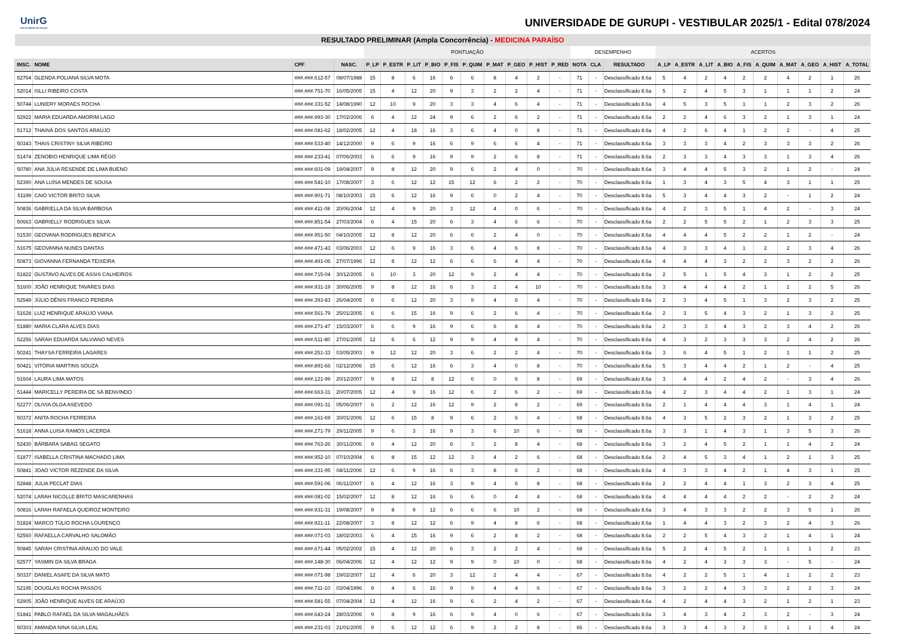UnirG
Universidade de Gurupi
UNIVERSIDADE DE GURUPI - VESTIBULAR 2025/1 - Edital 078/2024
| RESULTADO PRELIMINAR (Ampla Concorrência) - MEDICINA PARAÍSO | | | | | | | | | | | | | | | | | | | | | | | | | | |
| --- | --- | --- | --- | --- | --- | --- | --- | --- | --- | --- | --- | --- | --- | --- | --- | --- | --- | --- | --- | --- | --- | --- | --- | --- | --- | --- |
| | | | | PONTUAÇÃO | | | | | | | | | | DESEMPENHO | | | ACERTOS | | | | | | | | | |
| INSC. | NOME | CPF | NASC. | P_LP | P_ESTR | P_LIT | P_BIO | P_FIS | P_QUIM | P_MAT | P_GEO | P_HIST | P_RED | NOTA | CLA | RESULTADO | A_LP | A_ESTR | A_LIT | A_BIO | A_FIS | A_QUIM | A_MAT | A_GEO | A_HIST | A_TOTAL |
| 52764 | GLENDA POLIANA SILVA MOTA | ###.###.612-57 | 08/07/1988 | 15 | 8 | 6 | 16 | 6 | 6 | 8 | 4 | 2 | - | 71 | - | Desclassificado 8.6a | 5 | 4 | 2 | 4 | 2 | 2 | 4 | 2 | 1 | 26 |
| 52014 | ISLLI RIBEIRO COSTA | ###.###.751-70 | 16/05/2005 | 15 | 4 | 12 | 20 | 9 | 3 | 2 | 2 | 4 | - | 71 | - | Desclassificado 8.6a | 5 | 2 | 4 | 5 | 3 | 1 | 1 | 1 | 2 | 24 |
| 50744 | LUNIERY MORAES ROCHA | ###.###.331-52 | 14/08/1990 | 12 | 10 | 9 | 20 | 3 | 3 | 4 | 6 | 4 | - | 71 | - | Desclassificado 8.6a | 4 | 5 | 3 | 5 | 1 | 1 | 2 | 3 | 2 | 26 |
| 52922 | MARIA EDUARDA AMORIM LAGO | ###.###.993-30 | 17/02/2006 | 6 | 4 | 12 | 24 | 9 | 6 | 2 | 6 | 2 | - | 71 | - | Desclassificado 8.6a | 2 | 2 | 4 | 6 | 3 | 2 | 1 | 3 | 1 | 24 |
| 51712 | THAINÁ DOS SANTOS ARAÚJO | ###.###.081-62 | 18/02/2005 | 12 | 4 | 18 | 16 | 3 | 6 | 4 | 0 | 8 | - | 71 | - | Desclassificado 8.6a | 4 | 2 | 6 | 4 | 1 | 2 | 2 | - | 4 | 25 |
| 50343 | THAIS CRISTINY SILVA RIBEIRO | ###.###.533-40 | 14/12/2000 | 9 | 6 | 9 | 16 | 6 | 9 | 6 | 6 | 4 | - | 71 | - | Desclassificado 8.6a | 3 | 3 | 3 | 4 | 2 | 3 | 3 | 3 | 2 | 26 |
| 51474 | ZENOBIO HENRIQUE LIMA RÊGO | ###.###.233-41 | 07/06/2003 | 6 | 6 | 9 | 16 | 9 | 9 | 2 | 6 | 8 | - | 71 | - | Desclassificado 8.6a | 2 | 3 | 3 | 4 | 3 | 3 | 1 | 3 | 4 | 26 |
| 50780 | ANA JÚLIA RESENDE DE LIMA BUENO | ###.###.601-09 | 19/04/2007 | 9 | 8 | 12 | 20 | 9 | 6 | 2 | 4 | 0 | - | 70 | - | Desclassificado 8.6a | 3 | 4 | 4 | 5 | 3 | 2 | 1 | 2 | - | 24 |
| 52390 | ANA LUÍSA MENDES DE SOUSA | ###.###.541-10 | 17/08/2007 | 3 | 6 | 12 | 12 | 15 | 12 | 6 | 2 | 2 | - | 70 | - | Desclassificado 8.6a | 1 | 3 | 4 | 3 | 5 | 4 | 3 | 1 | 1 | 25 |
| 51199 | CAIO VICTOR BRITO SILVA | ###.###.901-71 | 08/10/2003 | 15 | 6 | 12 | 16 | 9 | 6 | 0 | 2 | 4 | - | 70 | - | Desclassificado 8.6a | 5 | 3 | 4 | 4 | 3 | 2 | - | 1 | 2 | 24 |
| 50836 | GABRIELLA DA SILVA BARBOSA | ###.###.411-08 | 20/06/2004 | 12 | 4 | 9 | 20 | 3 | 12 | 4 | 0 | 6 | - | 70 | - | Desclassificado 8.6a | 4 | 2 | 3 | 5 | 1 | 4 | 2 | - | 3 | 24 |
| 50663 | GABRIELLY RODRIGUES SILVA | ###.###.851-54 | 27/03/2004 | 6 | 4 | 15 | 20 | 6 | 3 | 4 | 6 | 6 | - | 70 | - | Desclassificado 8.6a | 2 | 2 | 5 | 5 | 2 | 1 | 2 | 3 | 3 | 25 |
| 51530 | GEOVANA RODRIGUES BENFICA | ###.###.951-50 | 04/10/2005 | 12 | 8 | 12 | 20 | 6 | 6 | 2 | 4 | 0 | - | 70 | - | Desclassificado 8.6a | 4 | 4 | 4 | 5 | 2 | 2 | 1 | 2 | - | 24 |
| 51675 | GEOVANNA NUNES DANTAS | ###.###.471-43 | 03/06/2003 | 12 | 6 | 9 | 16 | 3 | 6 | 4 | 6 | 8 | - | 70 | - | Desclassificado 8.6a | 4 | 3 | 3 | 4 | 1 | 2 | 2 | 3 | 4 | 26 |
| 50873 | GIOVANNA FERNANDA TEIXEIRA | ###.###.491-06 | 27/07/1996 | 12 | 8 | 12 | 12 | 6 | 6 | 6 | 4 | 4 | - | 70 | - | Desclassificado 8.6a | 4 | 4 | 4 | 3 | 2 | 2 | 3 | 2 | 2 | 26 |
| 51822 | GUSTAVO ALVES DE ASSIS CALHEIROS | ###.###.715-04 | 30/12/2005 | 6 | 10 | 3 | 20 | 12 | 9 | 2 | 4 | 4 | - | 70 | - | Desclassificado 8.6a | 2 | 5 | 1 | 5 | 4 | 3 | 1 | 2 | 2 | 25 |
| 51600 | JOÃO HENRIQUE TAVARES DIAS | ###.###.931-19 | 30/06/2005 | 9 | 8 | 12 | 16 | 6 | 3 | 2 | 4 | 10 | - | 70 | - | Desclassificado 8.6a | 3 | 4 | 4 | 4 | 2 | 1 | 1 | 2 | 5 | 26 |
| 52549 | JÚLIO DÊNIS FRANCO PEREIRA | ###.###.393-83 | 26/04/2005 | 6 | 6 | 12 | 20 | 3 | 9 | 4 | 6 | 4 | - | 70 | - | Desclassificado 8.6a | 2 | 3 | 4 | 5 | 1 | 3 | 2 | 3 | 2 | 25 |
| 51628 | LUIZ HENRIQUE ARAÚJO VIANA | ###.###.561-79 | 25/01/2005 | 6 | 6 | 15 | 16 | 9 | 6 | 2 | 6 | 4 | - | 70 | - | Desclassificado 8.6a | 2 | 3 | 5 | 4 | 3 | 2 | 1 | 3 | 2 | 25 |
| 51880 | MARIA CLARA ALVES DIAS | ###.###.271-47 | 15/03/2007 | 6 | 6 | 9 | 16 | 9 | 6 | 6 | 8 | 4 | - | 70 | - | Desclassificado 8.6a | 2 | 3 | 3 | 4 | 3 | 2 | 3 | 4 | 2 | 26 |
| 52256 | SARAH EDUARDA SALVIANO NEVES | ###.###.511-80 | 27/01/2005 | 12 | 6 | 6 | 12 | 9 | 9 | 4 | 8 | 4 | - | 70 | - | Desclassificado 8.6a | 4 | 3 | 2 | 3 | 3 | 3 | 2 | 4 | 2 | 26 |
| 50241 | THAYSA FERREIRA LAGARES | ###.###.251-33 | 03/05/2003 | 9 | 12 | 12 | 20 | 3 | 6 | 2 | 2 | 4 | - | 70 | - | Desclassificado 8.6a | 3 | 6 | 4 | 5 | 1 | 2 | 1 | 1 | 2 | 25 |
| 50421 | VITÓRIA MARTINS SOUZA | ###.###.891-66 | 02/12/2006 | 15 | 6 | 12 | 16 | 6 | 3 | 4 | 0 | 8 | - | 70 | - | Desclassificado 8.6a | 5 | 3 | 4 | 4 | 2 | 1 | 2 | - | 4 | 25 |
| 51604 | LAURA LIMA MATOS | ###.###.121-99 | 20/12/2007 | 9 | 8 | 12 | 8 | 12 | 6 | 0 | 6 | 8 | - | 69 | - | Desclassificado 8.6a | 3 | 4 | 4 | 2 | 4 | 2 | - | 3 | 4 | 26 |
| 51444 | MARICELLY PEREIRA DE SÁ BENVINDO | ###.###.663-31 | 20/07/2005 | 12 | 4 | 9 | 16 | 12 | 6 | 2 | 6 | 2 | - | 69 | - | Desclassificado 8.6a | 4 | 2 | 3 | 4 | 4 | 2 | 1 | 3 | 1 | 24 |
| 52277 | OLIVIA OLGA ASEVEDO | ###.###.091-31 | 05/06/2007 | 6 | 2 | 12 | 16 | 12 | 9 | 2 | 8 | 2 | - | 69 | - | Desclassificado 8.6a | 2 | 1 | 4 | 4 | 4 | 3 | 1 | 4 | 1 | 24 |
| 50372 | ANITA ROCHA FERREIRA | ###.###.161-69 | 30/01/2006 | 12 | 6 | 15 | 8 | 9 | 6 | 2 | 6 | 4 | - | 68 | - | Desclassificado 8.6a | 4 | 3 | 5 | 2 | 3 | 2 | 1 | 3 | 2 | 25 |
| 51618 | ANNA LUISA RAMOS LACERDA | ###.###.271-79 | 29/11/2005 | 9 | 6 | 3 | 16 | 9 | 3 | 6 | 10 | 6 | - | 68 | - | Desclassificado 8.6a | 3 | 3 | 1 | 4 | 3 | 1 | 3 | 5 | 3 | 26 |
| 52430 | BÁRBARA SABAG SEGATO | ###.###.763-26 | 30/11/2006 | 9 | 4 | 12 | 20 | 6 | 3 | 2 | 8 | 4 | - | 68 | - | Desclassificado 8.6a | 3 | 2 | 4 | 5 | 2 | 1 | 1 | 4 | 2 | 24 |
| 51877 | ISABELLA CRISTINA MACHADO LIMA | ###.###.952-10 | 07/10/2004 | 6 | 8 | 15 | 12 | 12 | 3 | 4 | 2 | 6 | - | 68 | - | Desclassificado 8.6a | 2 | 4 | 5 | 3 | 4 | 1 | 2 | 1 | 3 | 25 |
| 50841 | JOAO VICTOR REZENDE DA SILVA | ###.###.331-95 | 04/11/2006 | 12 | 6 | 9 | 16 | 6 | 3 | 8 | 6 | 2 | - | 68 | - | Desclassificado 8.6a | 4 | 3 | 3 | 4 | 2 | 1 | 4 | 3 | 1 | 25 |
| 52848 | JULIA PECLAT DIAS | ###.###.591-06 | 06/11/2007 | 6 | 4 | 12 | 16 | 3 | 9 | 4 | 6 | 8 | - | 68 | - | Desclassificado 8.6a | 2 | 2 | 4 | 4 | 1 | 3 | 2 | 3 | 4 | 25 |
| 52074 | LARAH NICOLLE BRITO MASCARENHAS | ###.###.081-02 | 15/02/2007 | 12 | 8 | 12 | 16 | 6 | 6 | 0 | 4 | 4 | - | 68 | - | Desclassificado 8.6a | 4 | 4 | 4 | 4 | 2 | 2 | - | 2 | 2 | 24 |
| 50816 | LARAH RAFAELA QUEIROZ MONTEIRO | ###.###.931-31 | 19/08/2007 | 9 | 8 | 9 | 12 | 6 | 6 | 6 | 10 | 2 | - | 68 | - | Desclassificado 8.6a | 3 | 4 | 3 | 3 | 2 | 2 | 3 | 5 | 1 | 26 |
| 51824 | MARCO TÚLIO ROCHA LOURENÇO | ###.###.921-11 | 22/08/2007 | 3 | 8 | 12 | 12 | 6 | 9 | 4 | 8 | 6 | - | 68 | - | Desclassificado 8.6a | 1 | 4 | 4 | 3 | 2 | 3 | 2 | 4 | 3 | 26 |
| 52560 | RAFAELLA CARVALHO SALOMÃO | ###.###.071-03 | 18/02/2003 | 6 | 4 | 15 | 16 | 9 | 6 | 2 | 8 | 2 | - | 68 | - | Desclassificado 8.6a | 2 | 2 | 5 | 4 | 3 | 2 | 1 | 4 | 1 | 24 |
| 50845 | SARAH CRISTINA ARAUJO DO VALE | ###.###.671-44 | 05/02/2002 | 15 | 4 | 12 | 20 | 6 | 3 | 2 | 2 | 4 | - | 68 | - | Desclassificado 8.6a | 5 | 2 | 4 | 5 | 2 | 1 | 1 | 1 | 2 | 23 |
| 52577 | YASMIN DA SILVA BRAGA | ###.###.148-30 | 06/04/2006 | 12 | 4 | 12 | 12 | 9 | 9 | 0 | 10 | 0 | - | 68 | - | Desclassificado 8.6a | 4 | 2 | 4 | 3 | 3 | 3 | - | 5 | - | 24 |
| 50337 | DANIEL ASAFE DA SILVA MATO | ###.###.071-98 | 19/02/2007 | 12 | 4 | 6 | 20 | 3 | 12 | 2 | 4 | 4 | - | 67 | - | Desclassificado 8.6a | 4 | 2 | 2 | 5 | 1 | 4 | 1 | 2 | 2 | 23 |
| 52195 | DOUGLAS ROCHA PASSOS | ###.###.711-10 | 03/04/1996 | 9 | 4 | 6 | 16 | 9 | 9 | 4 | 4 | 6 | - | 67 | - | Desclassificado 8.6a | 3 | 2 | 2 | 4 | 3 | 3 | 2 | 2 | 3 | 24 |
| 52905 | JOÃO HENRIQUE ALVES DE ARAÚJO | ###.###.581-55 | 07/04/2004 | 12 | 4 | 12 | 16 | 9 | 6 | 2 | 4 | 2 | - | 67 | - | Desclassificado 8.6a | 4 | 2 | 4 | 4 | 3 | 2 | 1 | 2 | 1 | 23 |
| 51841 | PABLO RAFAEL DA SILVA MAGALHÃES | ###.###.643-24 | 28/03/2006 | 9 | 8 | 9 | 16 | 6 | 9 | 4 | 0 | 6 | - | 67 | - | Desclassificado 8.6a | 3 | 4 | 3 | 4 | 2 | 3 | 2 | - | 3 | 24 |
| 50303 | AMANDA NINA SILVA LEAL | ###.###.231-03 | 21/01/2005 | 9 | 6 | 12 | 12 | 6 | 9 | 2 | 2 | 8 | - | 66 | - | Desclassificado 8.6a | 3 | 3 | 4 | 3 | 2 | 3 | 1 | 1 | 4 | 24 |